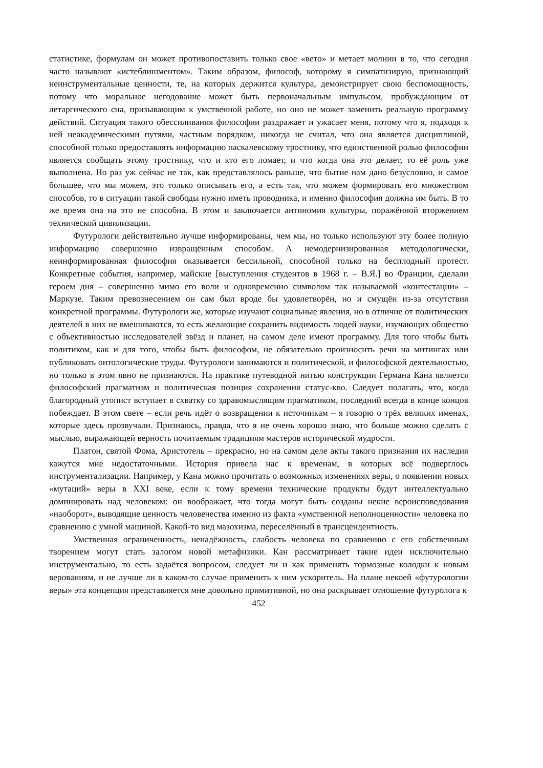статистике, формулам он может противопоставить только свое «вето» и метает молнии в то, что сегодня часто называют «истеблишментом». Таким образом, философ, которому я симпатизирую, признающий неинструментальные ценности, те, на которых держится культура, демонстрирует свою беспомощность, потому что моральное негодование может быть первоначальным импульсом, пробуждающим от летаргического сна, призывающим к умственной работе, но оно не может заменить реальную программу действий. Ситуация такого обессиливания философии раздражает и ужасает меня, потому что я, подходя к ней неакадемическими путями, частным порядком, никогда не считал, что она является дисциплиной, способной только предоставлять информацию паскалевскому тростнику, что единственной ролью философии является сообщать этому тростнику, что и кто его ломает, и что когда она это делает, то её роль уже выполнена. Но раз уж сейчас не так, как представлялось раньше, что бытие нам дано безусловно, и самое большее, что мы можем, это только описывать его, а есть так, что можем формировать его множеством способов, то в ситуации такой свободы нужно иметь проводника, и именно философия должна им быть. В то же время она на это не способна. В этом и заключается антиномия культуры, поражённой вторжением технической цивилизации.
Футурологи действительно лучше информированы, чем мы, но только используют эту более полную информацию совершенно извращённым способом. А немодернизированная методологически, неинформированная философия оказывается бессильной, способной только на бесплодный протест. Конкретные события, например, майские [выступления студентов в 1968 г. – В.Я.] во Франции, сделали героем дня – совершенно мимо его воли и одновременно символом так называемой «контестации» – Маркузе. Таким превознесением он сам был вроде бы удовлетворён, но и смущён из-за отсутствия конкретной программы. Футурологи же, которые изучают социальные явления, но в отличие от политических деятелей в них не вмешиваются, то есть желающие сохранить видимость людей науки, изучающих общество с объективностью исследователей звёзд и планет, на самом деле имеют программу. Для того чтобы быть политиком, как и для того, чтобы быть философом, не обязательно произносить речи на митингах или публиковать онтологические труды. Футурологи занимаются и политической, и философской деятельностью, но только в этом явно не признаются. На практике путеводной нитью конструкции Германа Кана является философский прагматизм и политическая позиция сохранения статус-кво. Следует полагать, что, когда благородный утопист вступает в схватку со здравомыслящим прагматиком, последний всегда в конце концов побеждает. В этом свете – если речь идёт о возвращении к источникам – я говорю о трёх великих именах, которые здесь прозвучали. Признаюсь, правда, что я не очень хорошо знаю, что больше можно сделать с мыслью, выражающей верность почитаемым традициям мастеров исторической мудрости.
Платон, святой Фома, Аристотель – прекрасно, но на самом деле акты такого признания их наследия кажутся мне недостаточными. История привела нас к временам, в которых всё подверглось инструментализации. Например, у Кана можно прочитать о возможных изменениях веры, о появлении новых «мутаций» веры в XXI веке, если к тому времени технические продукты будут интеллектуально доминировать над человеком: он воображает, что тогда могут быть созданы некие вероисповедования «наоборот», выводящие ценность человечества именно из факта «умственной неполноценности» человека по сравнению с умной машиной. Какой-то вид мазохизма, переселённый в трансцендентность.
Умственная ограниченность, ненадёжность, слабость человека по сравнению с его собственным творением могут стать залогом новой метафизики. Кан рассматривает такие идеи исключительно инструментально, то есть задаётся вопросом, следует ли и как применять тормозные колодки к новым верованиям, и не лучше ли в каком-то случае применить к ним ускоритель. На плане некоей «футурологии веры» эта концепция представляется мне довольно примитивной, но она раскрывает отношение футуролога к
452